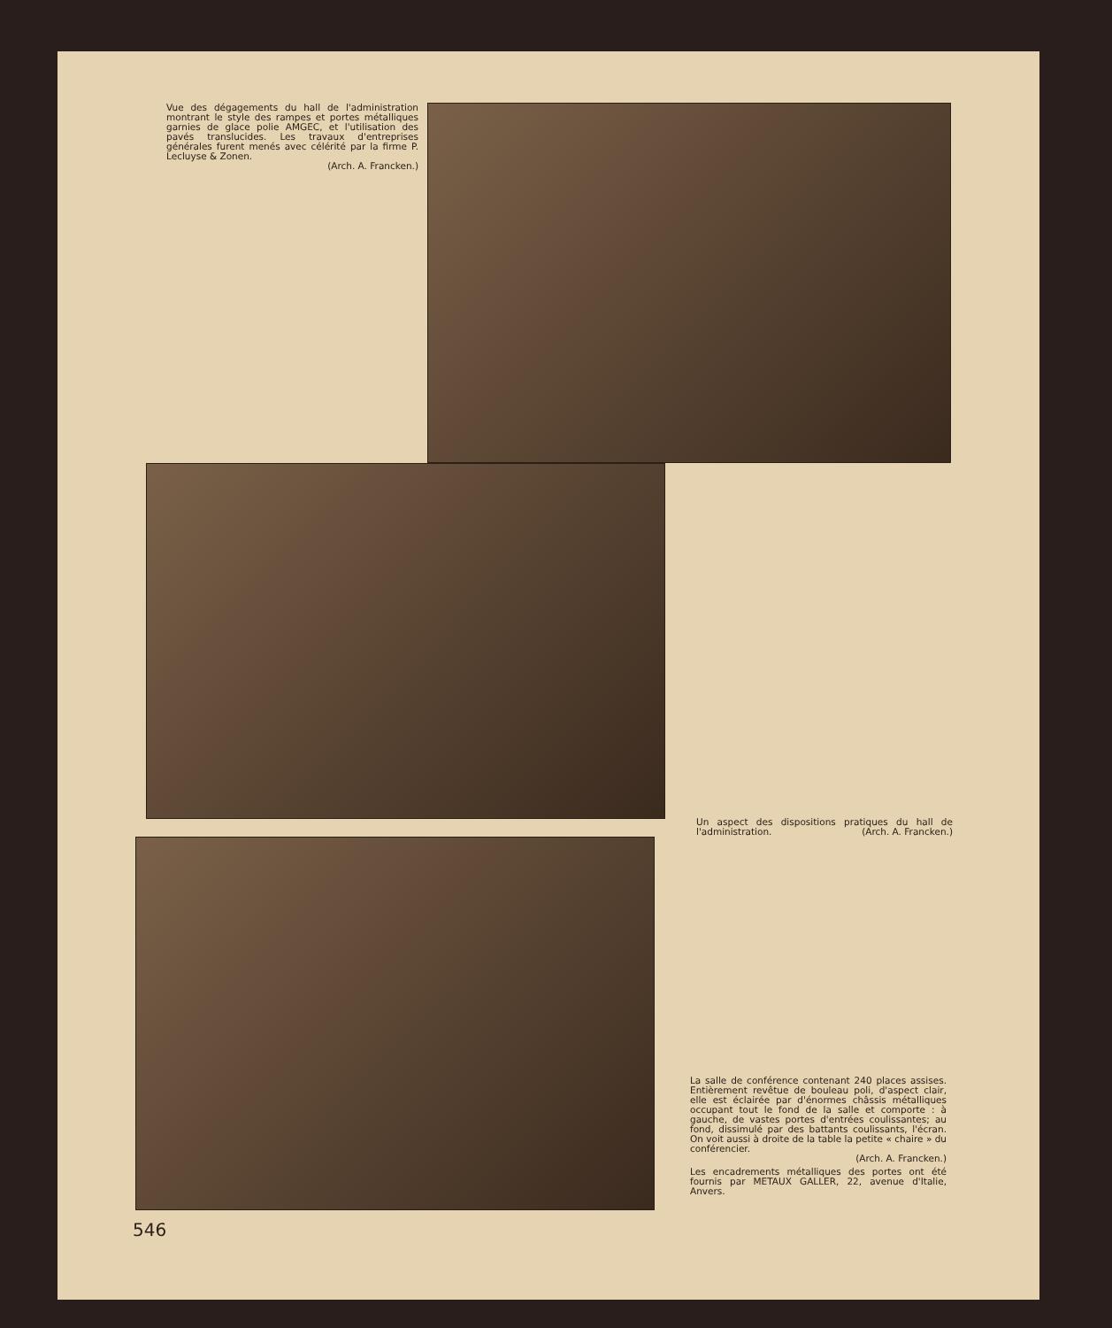Vue des dégagements du hall de l'administration montrant le style des rampes et portes métalliques garnies de glace polie AMGEC, et l'utilisation des pavés translucides. Les travaux d'entreprises générales furent menés avec célérité par la firme P. Lecluyse & Zonen.
(Arch. A. Francken.)
Un aspect des dispositions pratiques du hall de l'administration. (Arch. A. Francken.)
La salle de conférence contenant 240 places assises. Entièrement revêtue de bouleau poli, d'aspect clair, elle est éclairée par d'énormes châssis métalliques occupant tout le fond de la salle et comporte : à gauche, de vastes portes d'entrées coulissantes; au fond, dissimulé par des battants coulissants, l'écran. On voit aussi à droite de la table la petite « chaire » du conférencier.
(Arch. A. Francken.)
Les encadrements métalliques des portes ont été fournis par METAUX GALLER, 22, avenue d'Italie, Anvers.
546